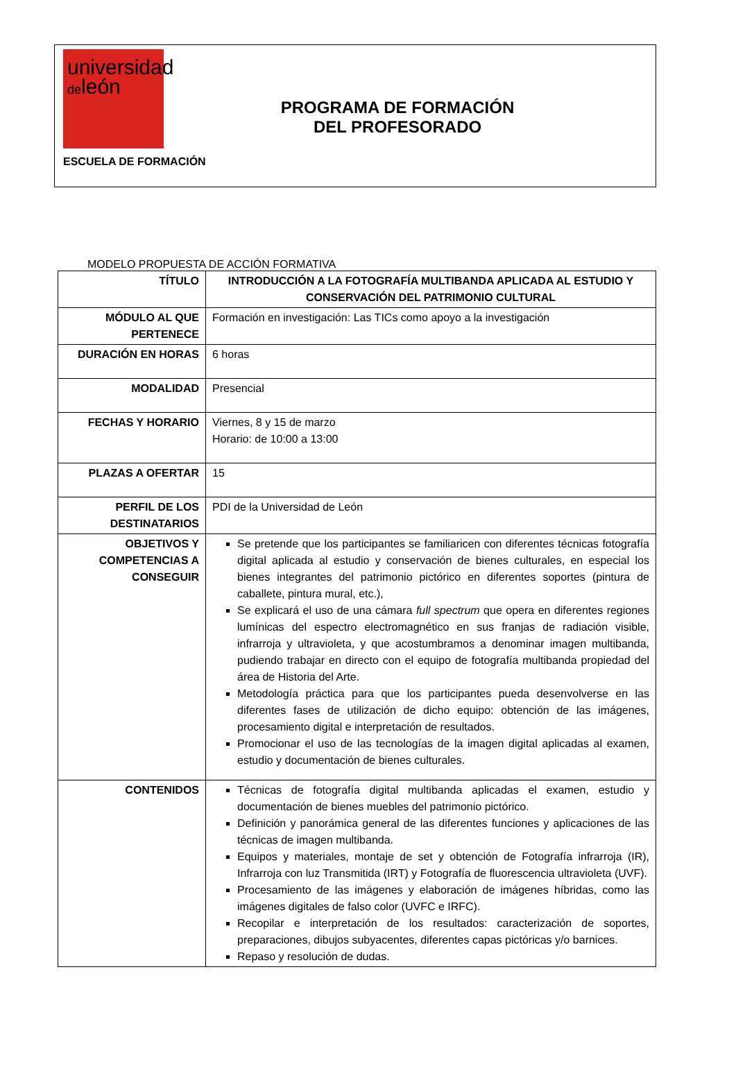universidad
deleón
ESCUELA DE FORMACIÓN
PROGRAMA DE FORMACIÓN
DEL PROFESORADO
MODELO PROPUESTA DE ACCIÓN FORMATIVA
| TÍTULO | INTRODUCCIÓN A LA FOTOGRAFÍA MULTIBANDA APLICADA AL ESTUDIO Y CONSERVACIÓN DEL PATRIMONIO CULTURAL |
| MÓDULO AL QUE PERTENECE | Formación en investigación: Las TICs como apoyo a la investigación |
| DURACIÓN EN HORAS | 6 horas |
| MODALIDAD | Presencial |
| FECHAS Y HORARIO | Viernes, 8 y 15 de marzo Horario: de 10:00 a 13:00 |
| PLAZAS A OFERTAR | 15 |
| PERFIL DE LOS DESTINATARIOS | PDI de la Universidad de León |
| OBJETIVOS Y COMPETENCIAS A CONSEGUIR | Se pretende que los participantes se familiaricen con diferentes técnicas fotografía digital aplicada al estudio y conservación de bienes culturales, en especial los bienes integrantes del patrimonio pictórico en diferentes soportes (pintura de caballete, pintura mural, etc.), Se explicará el uso de una cámara full spectrum que opera en diferentes regiones lumínicas del espectro electromagnético en sus franjas de radiación visible, infrarroja y ultravioleta, y que acostumbramos a denominar imagen multibanda, pudiendo trabajar en directo con el equipo de fotografía multibanda propiedad del área de Historia del Arte. Metodología práctica para que los participantes pueda desenvolverse en las diferentes fases de utilización de dicho equipo: obtención de las imágenes, procesamiento digital e interpretación de resultados. Promocionar el uso de las tecnologías de la imagen digital aplicadas al examen, estudio y documentación de bienes culturales. |
| CONTENIDOS | Técnicas de fotografía digital multibanda aplicadas el examen, estudio y documentación de bienes muebles del patrimonio pictórico. Definición y panorámica general de las diferentes funciones y aplicaciones de las técnicas de imagen multibanda. Equipos y materiales, montaje de set y obtención de Fotografía infrarroja (IR), Infrarroja con luz Transmitida (IRT) y Fotografía de fluorescencia ultravioleta (UVF). Procesamiento de las imágenes y elaboración de imágenes híbridas, como las imágenes digitales de falso color (UVFC e IRFC). Recopilar e interpretación de los resultados: caracterización de soportes, preparaciones, dibujos subyacentes, diferentes capas pictóricas y/o barnices. Repaso y resolución de dudas. |